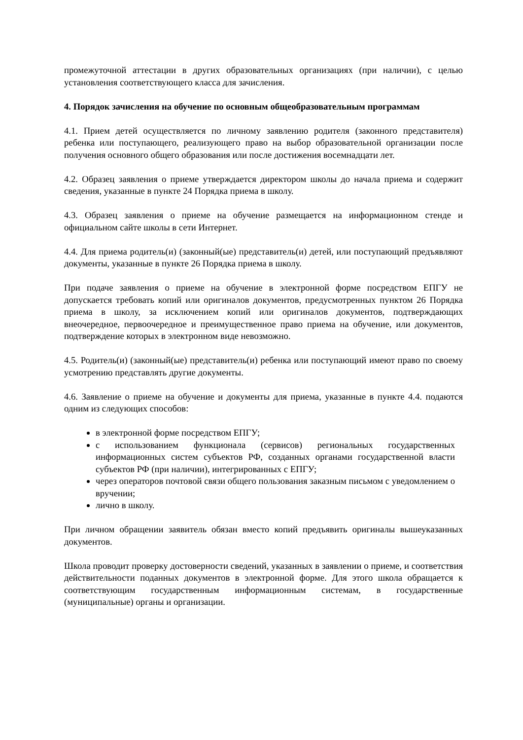промежуточной аттестации в других образовательных организациях (при наличии), с целью установления соответствующего класса для зачисления.
4. Порядок зачисления на обучение по основным общеобразовательным программам
4.1. Прием детей осуществляется по личному заявлению родителя (законного представителя) ребенка или поступающего, реализующего право на выбор образовательной организации после получения основного общего образования или после достижения восемнадцати лет.
4.2. Образец заявления о приеме утверждается директором школы до начала приема и содержит сведения, указанные в пункте 24 Порядка приема в школу.
4.3. Образец заявления о приеме на обучение размещается на информационном стенде и официальном сайте школы в сети Интернет.
4.4. Для приема родитель(и) (законный(ые) представитель(и) детей, или поступающий предъявляют документы, указанные в пункте 26 Порядка приема в школу.
При подаче заявления о приеме на обучение в электронной форме посредством ЕПГУ не допускается требовать копий или оригиналов документов, предусмотренных пунктом 26 Порядка приема в школу, за исключением копий или оригиналов документов, подтверждающих внеочередное, первоочередное и преимущественное право приема на обучение, или документов, подтверждение которых в электронном виде невозможно.
4.5. Родитель(и) (законный(ые) представитель(и) ребенка или поступающий имеют право по своему усмотрению представлять другие документы.
4.6. Заявление о приеме на обучение и документы для приема, указанные в пункте 4.4. подаются одним из следующих способов:
в электронной форме посредством ЕПГУ;
с использованием функционала (сервисов) региональных государственных информационных систем субъектов РФ, созданных органами государственной власти субъектов РФ (при наличии), интегрированных с ЕПГУ;
через операторов почтовой связи общего пользования заказным письмом с уведомлением о вручении;
лично в школу.
При личном обращении заявитель обязан вместо копий предъявить оригиналы вышеуказанных документов.
Школа проводит проверку достоверности сведений, указанных в заявлении о приеме, и соответствия действительности поданных документов в электронной форме. Для этого школа обращается к соответствующим государственным информационным системам, в государственные (муниципальные) органы и организации.